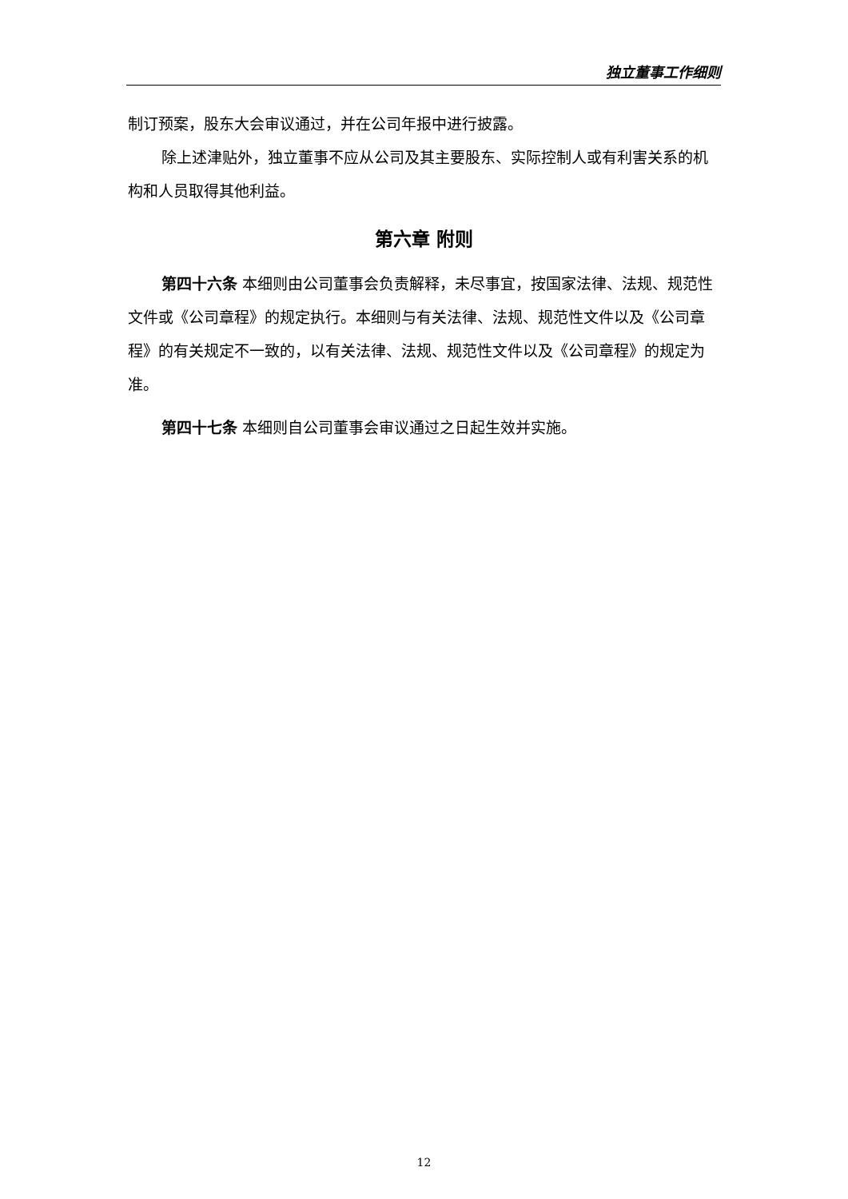独立董事工作细则
制订预案，股东大会审议通过，并在公司年报中进行披露。
除上述津贴外，独立董事不应从公司及其主要股东、实际控制人或有利害关系的机构和人员取得其他利益。
第六章 附则
第四十六条 本细则由公司董事会负责解释，未尽事宜，按国家法律、法规、规范性文件或《公司章程》的规定执行。本细则与有关法律、法规、规范性文件以及《公司章程》的有关规定不一致的，以有关法律、法规、规范性文件以及《公司章程》的规定为准。
第四十七条 本细则自公司董事会审议通过之日起生效并实施。
12